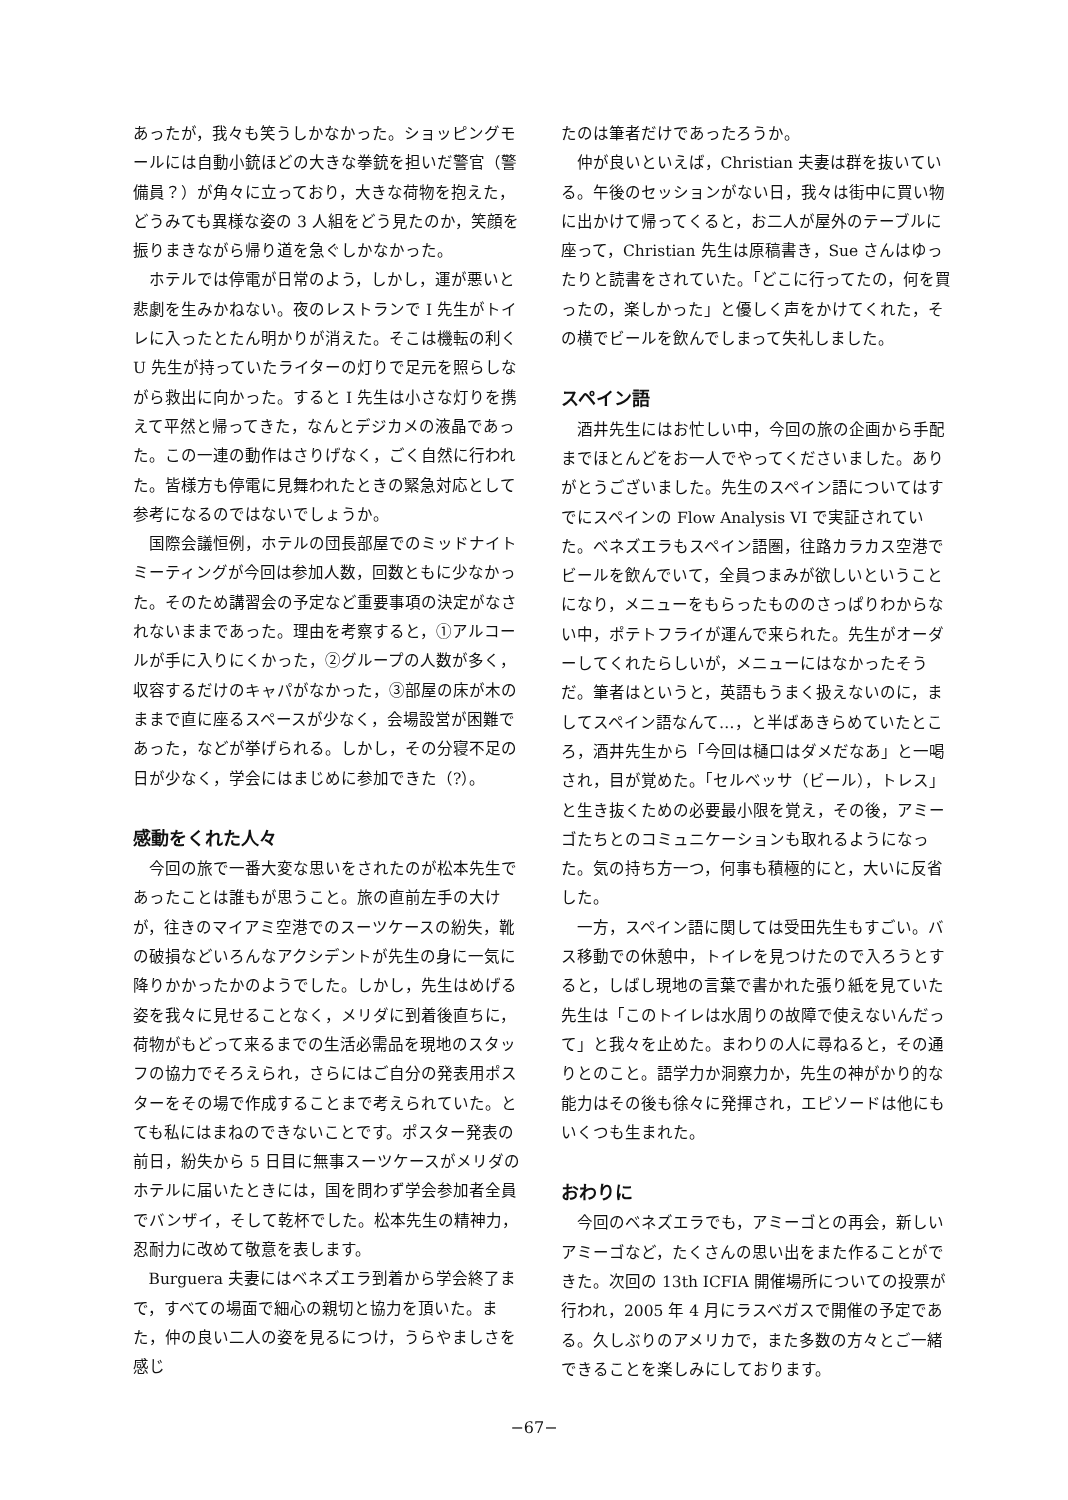あったが，我々も笑うしかなかった。ショッピングモールには自動小銃ほどの大きな拳銃を担いだ警官（警備員？）が角々に立っており，大きな荷物を抱えた，どうみても異様な姿の 3 人組をどう見たのか，笑顔を振りまきながら帰り道を急ぐしかなかった。
ホテルでは停電が日常のよう，しかし，運が悪いと悲劇を生みかねない。夜のレストランで I 先生がトイレに入ったとたん明かりが消えた。そこは機転の利く U 先生が持っていたライターの灯りで足元を照らしながら救出に向かった。すると I 先生は小さな灯りを携えて平然と帰ってきた，なんとデジカメの液晶であった。この一連の動作はさりげなく，ごく自然に行われた。皆様方も停電に見舞われたときの緊急対応として参考になるのではないでしょうか。
国際会議恒例，ホテルの団長部屋でのミッドナイトミーティングが今回は参加人数，回数ともに少なかった。そのため講習会の予定など重要事項の決定がなされないままであった。理由を考察すると，①アルコールが手に入りにくかった，②グループの人数が多く，収容するだけのキャパがなかった，③部屋の床が木のままで直に座るスペースが少なく，会場設営が困難であった，などが挙げられる。しかし，その分寝不足の日が少なく，学会にはまじめに参加できた（?）。
感動をくれた人々
今回の旅で一番大変な思いをされたのが松本先生であったことは誰もが思うこと。旅の直前左手の大けが，往きのマイアミ空港でのスーツケースの紛失，靴の破損などいろんなアクシデントが先生の身に一気に降りかかったかのようでした。しかし，先生はめげる姿を我々に見せることなく，メリダに到着後直ちに，荷物がもどって来るまでの生活必需品を現地のスタッフの協力でそろえられ，さらにはご自分の発表用ポスターをその場で作成することまで考えられていた。とても私にはまねのできないことです。ポスター発表の前日，紛失から 5 日目に無事スーツケースがメリダのホテルに届いたときには，国を問わず学会参加者全員でバンザイ，そして乾杯でした。松本先生の精神力，忍耐力に改めて敬意を表します。
Burguera 夫妻にはベネズエラ到着から学会終了まで，すべての場面で細心の親切と協力を頂いた。また，仲の良い二人の姿を見るにつけ，うらやましさを感じ
たのは筆者だけであったろうか。
仲が良いといえば，Christian 夫妻は群を抜いている。午後のセッションがない日，我々は街中に買い物に出かけて帰ってくると，お二人が屋外のテーブルに座って，Christian 先生は原稿書き，Sue さんはゆったりと読書をされていた。「どこに行ってたの，何を買ったの，楽しかった」と優しく声をかけてくれた，その横でビールを飲んでしまって失礼しました。
スペイン語
酒井先生にはお忙しい中，今回の旅の企画から手配までほとんどをお一人でやってくださいました。ありがとうございました。先生のスペイン語についてはすでにスペインの Flow Analysis VI で実証されていた。ベネズエラもスペイン語圏，往路カラカス空港でビールを飲んでいて，全員つまみが欲しいということになり，メニューをもらったもののさっぱりわからない中，ポテトフライが運んで来られた。先生がオーダーしてくれたらしいが，メニューにはなかったそうだ。筆者はというと，英語もうまく扱えないのに，ましてスペイン語なんて…，と半ばあきらめていたところ，酒井先生から「今回は樋口はダメだなあ」と一喝され，目が覚めた。「セルベッサ（ビール），トレス」と生き抜くための必要最小限を覚え，その後，アミーゴたちとのコミュニケーションも取れるようになった。気の持ち方一つ，何事も積極的にと，大いに反省した。
一方，スペイン語に関しては受田先生もすごい。バス移動での休憩中，トイレを見つけたので入ろうとすると，しばし現地の言葉で書かれた張り紙を見ていた先生は「このトイレは水周りの故障で使えないんだって」と我々を止めた。まわりの人に尋ねると，その通りとのこと。語学力か洞察力か，先生の神がかり的な能力はその後も徐々に発揮され，エピソードは他にもいくつも生まれた。
おわりに
今回のベネズエラでも，アミーゴとの再会，新しいアミーゴなど，たくさんの思い出をまた作ることができた。次回の 13th ICFIA 開催場所についての投票が行われ，2005 年 4 月にラスベガスで開催の予定である。久しぶりのアメリカで，また多数の方々とご一緒できることを楽しみにしております。
−67−